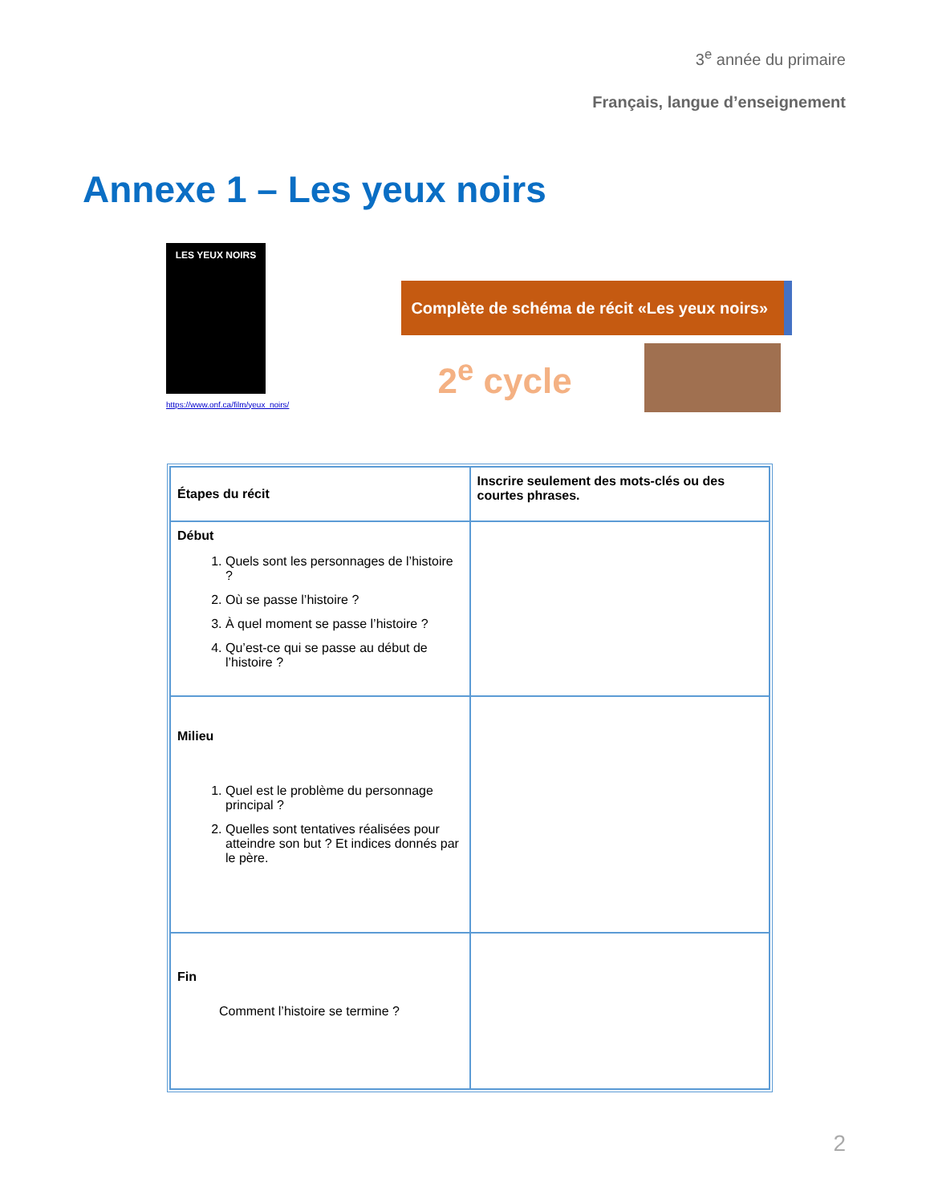3<sup>e</sup> année du primaire
Français, langue d’enseignement
Annexe 1 – Les yeux noirs
LES YEUX NOIRS
https://www.onf.ca/film/yeux_noirs/
Complète de schéma de récit «Les yeux noirs»
2<sup>e</sup> cycle
| Étapes du récit | Inscrire seulement des mots-clés ou des courtes phrases. |
| Début 1. Quels sont les personnages de l’histoire ? 2. Où se passe l’histoire ? 3. À quel moment se passe l’histoire ? 4. Qu’est-ce qui se passe au début de l’histoire ? | |
| Milieu 1. Quel est le problème du personnage principal ? 2. Quelles sont tentatives réalisées pour atteindre son but ? Et indices donnés par le père. | |
| Fin Comment l’histoire se termine ? | |
2